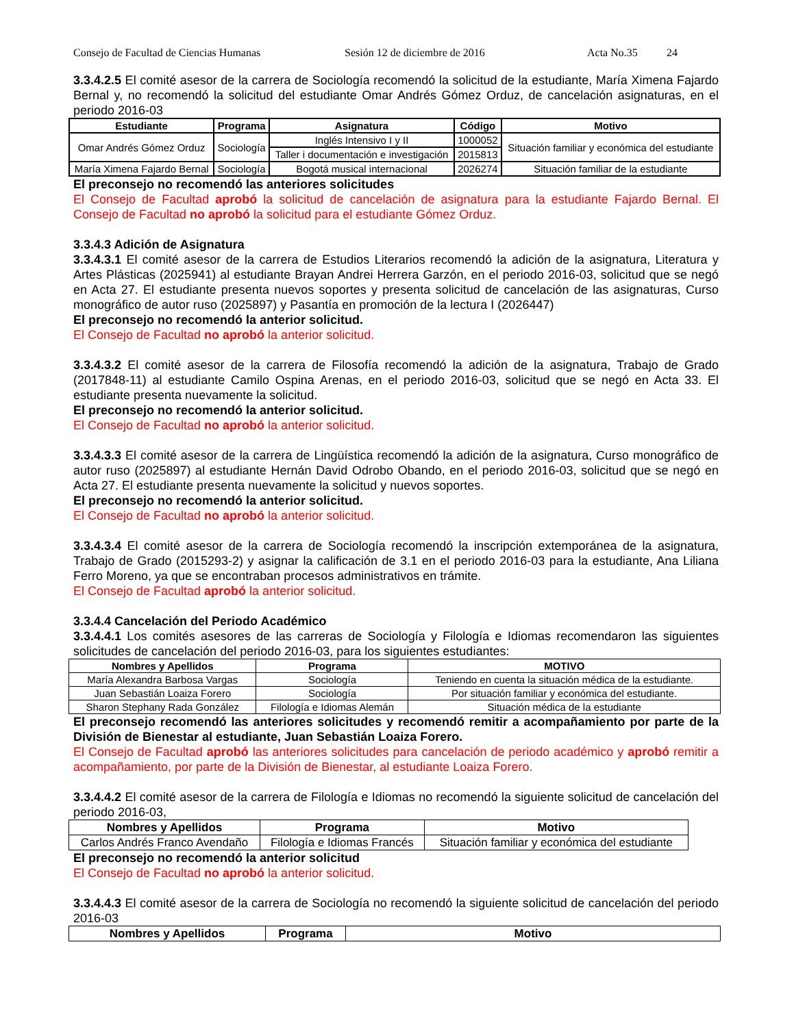Consejo de Facultad de Ciencias Humanas Sesión 12 de diciembre de 2016 Acta No.35 24
3.3.4.2.5 El comité asesor de la carrera de Sociología recomendó la solicitud de la estudiante, María Ximena Fajardo Bernal y, no recomendó la solicitud del estudiante Omar Andrés Gómez Orduz, de cancelación asignaturas, en el periodo 2016-03
| Estudiante | Programa | Asignatura | Código | Motivo |
| --- | --- | --- | --- | --- |
| Omar Andrés Gómez Orduz | Sociología | Inglés Intensivo I y II | 1000052 | Situación familiar y económica del estudiante |
| | | Taller i documentación e investigación | 2015813 | |
| María Ximena Fajardo Bernal | Sociología | Bogotá musical internacional | 2026274 | Situación familiar de la estudiante |
El preconsejo no recomendó las anteriores solicitudes
El Consejo de Facultad aprobó la solicitud de cancelación de asignatura para la estudiante Fajardo Bernal. El Consejo de Facultad no aprobó la solicitud para el estudiante Gómez Orduz.
3.3.4.3 Adición de Asignatura
3.3.4.3.1 El comité asesor de la carrera de Estudios Literarios recomendó la adición de la asignatura, Literatura y Artes Plásticas (2025941) al estudiante Brayan Andrei Herrera Garzón, en el periodo 2016-03, solicitud que se negó en Acta 27. El estudiante presenta nuevos soportes y presenta solicitud de cancelación de las asignaturas, Curso monográfico de autor ruso (2025897) y Pasantía en promoción de la lectura I (2026447)
El preconsejo no recomendó la anterior solicitud.
El Consejo de Facultad no aprobó la anterior solicitud.
3.3.4.3.2 El comité asesor de la carrera de Filosofía recomendó la adición de la asignatura, Trabajo de Grado (2017848-11) al estudiante Camilo Ospina Arenas, en el periodo 2016-03, solicitud que se negó en Acta 33. El estudiante presenta nuevamente la solicitud.
El preconsejo no recomendó la anterior solicitud.
El Consejo de Facultad no aprobó la anterior solicitud.
3.3.4.3.3 El comité asesor de la carrera de Lingüística recomendó la adición de la asignatura, Curso monográfico de autor ruso (2025897) al estudiante Hernán David Odrobo Obando, en el periodo 2016-03, solicitud que se negó en Acta 27. El estudiante presenta nuevamente la solicitud y nuevos soportes.
El preconsejo no recomendó la anterior solicitud.
El Consejo de Facultad no aprobó la anterior solicitud.
3.3.4.3.4 El comité asesor de la carrera de Sociología recomendó la inscripción extemporánea de la asignatura, Trabajo de Grado (2015293-2) y asignar la calificación de 3.1 en el periodo 2016-03 para la estudiante, Ana Liliana Ferro Moreno, ya que se encontraban procesos administrativos en trámite.
El Consejo de Facultad aprobó la anterior solicitud.
3.3.4.4 Cancelación del Periodo Académico
3.3.4.4.1 Los comités asesores de las carreras de Sociología y Filología e Idiomas recomendaron las siguientes solicitudes de cancelación del periodo 2016-03, para los siguientes estudiantes:
| Nombres y Apellidos | Programa | MOTIVO |
| --- | --- | --- |
| María Alexandra Barbosa Vargas | Sociología | Teniendo en cuenta la situación médica de la estudiante. |
| Juan Sebastián Loaiza Forero | Sociología | Por situación familiar y económica del estudiante. |
| Sharon Stephany Rada González | Filología e Idiomas Alemán | Situación médica de la estudiante |
El preconsejo recomendó las anteriores solicitudes y recomendó remitir a acompañamiento por parte de la División de Bienestar al estudiante, Juan Sebastián Loaiza Forero.
El Consejo de Facultad aprobó las anteriores solicitudes para cancelación de periodo académico y aprobó remitir a acompañamiento, por parte de la División de Bienestar, al estudiante Loaiza Forero.
3.3.4.4.2 El comité asesor de la carrera de Filología e Idiomas no recomendó la siguiente solicitud de cancelación del periodo 2016-03,
| Nombres y Apellidos | Programa | Motivo |
| --- | --- | --- |
| Carlos Andrés Franco Avendaño | Filología e Idiomas Francés | Situación familiar y económica del estudiante |
El preconsejo no recomendó la anterior solicitud
El Consejo de Facultad no aprobó la anterior solicitud.
3.3.4.4.3 El comité asesor de la carrera de Sociología no recomendó la siguiente solicitud de cancelación del periodo 2016-03
| Nombres y Apellidos | Programa | Motivo |
| --- | --- | --- |